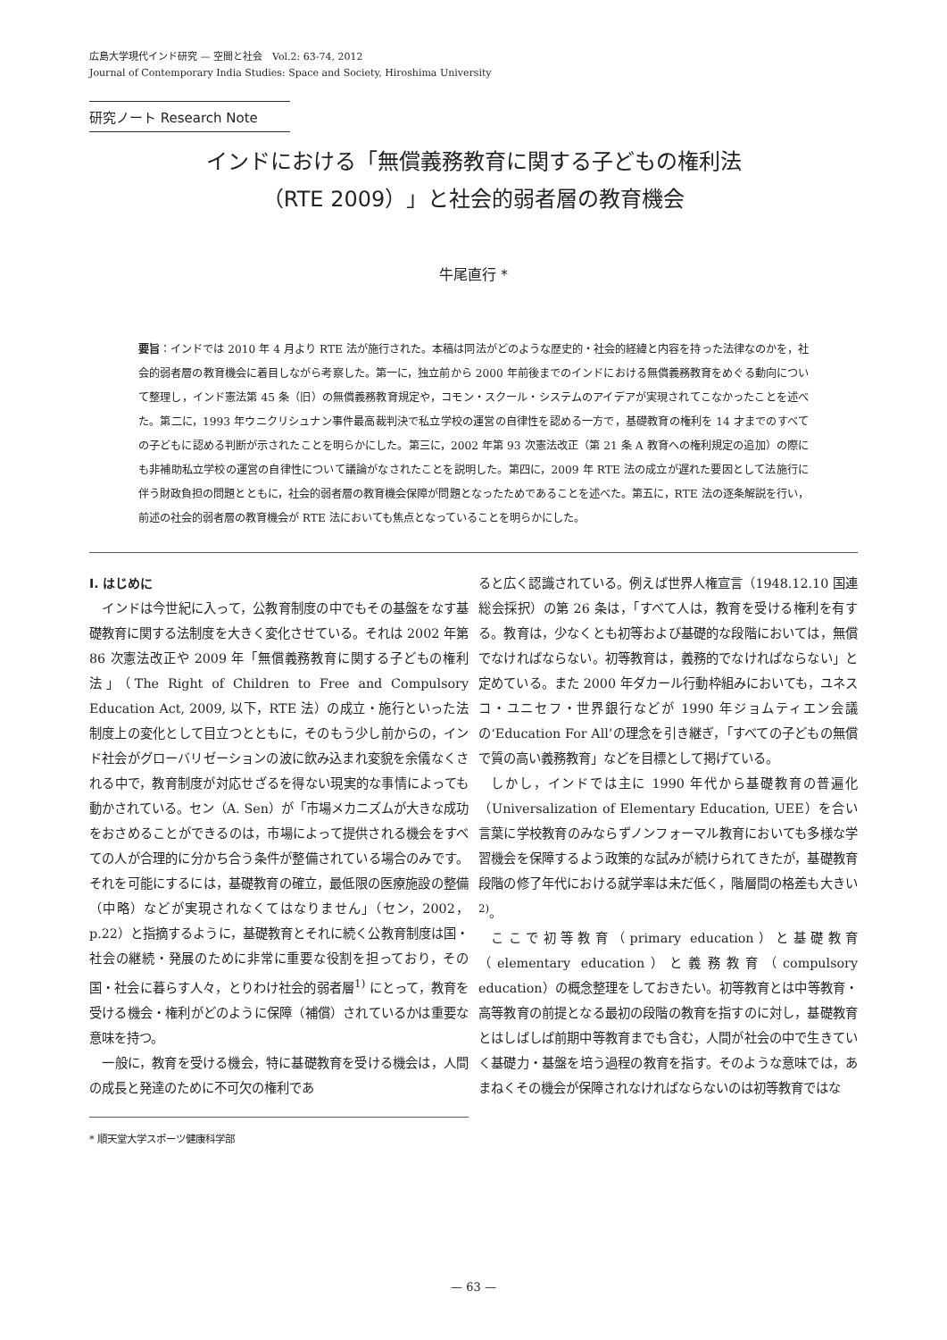広島大学現代インド研究 — 空間と社会　Vol.2: 63-74, 2012
Journal of Contemporary India Studies: Space and Society, Hiroshima University
研究ノート Research Note
インドにおける「無償義務教育に関する子どもの権利法
（RTE 2009）」と社会的弱者層の教育機会
牛尾直行 *
要旨：インドでは 2010 年 4 月より RTE 法が施行された。本稿は同法がどのような歴史的・社会的経緯と内容を持った法律なのかを，社会的弱者層の教育機会に着目しながら考察した。第一に，独立前から 2000 年前後までのインドにおける無償義務教育をめぐる動向について整理し，インド憲法第 45 条（旧）の無償義務教育規定や，コモン・スクール・システムのアイデアが実現されてこなかったことを述べた。第二に，1993 年ウニクリシュナン事件最高裁判決で私立学校の運営の自律性を認める一方で，基礎教育の権利を 14 才までのすべての子どもに認める判断が示されたことを明らかにした。第三に，2002 年第 93 次憲法改正（第 21 条 A 教育への権利規定の追加）の際にも非補助私立学校の運営の自律性について議論がなされたことを説明した。第四に，2009 年 RTE 法の成立が遅れた要因として法施行に伴う財政負担の問題とともに，社会的弱者層の教育機会保障が問題となったためであることを述べた。第五に，RTE 法の逐条解説を行い，前述の社会的弱者層の教育機会が RTE 法においても焦点となっていることを明らかにした。
Ⅰ. はじめに
インドは今世紀に入って，公教育制度の中でもその基盤をなす基礎教育に関する法制度を大きく変化させている。それは 2002 年第 86 次憲法改正や 2009 年「無償義務教育に関する子どもの権利法」（The Right of Children to Free and Compulsory Education Act, 2009, 以下，RTE 法）の成立・施行といった法制度上の変化として目立つとともに，そのもう少し前からの，インド社会がグローバリゼーションの波に飲み込まれ変貌を余儀なくされる中で，教育制度が対応せざるを得ない現実的な事情によっても動かされている。セン（A. Sen）が「市場メカニズムが大きな成功をおさめることができるのは，市場によって提供される機会をすべての人が合理的に分かち合う条件が整備されている場合のみです。それを可能にするには，基礎教育の確立，最低限の医療施設の整備（中略）などが実現されなくてはなりません」（セン，2002，p.22）と指摘するように，基礎教育とそれに続く公教育制度は国・社会の継続・発展のために非常に重要な役割を担っており，その国・社会に暮らす人々，とりわけ社会的弱者層<sup>1)</sup> にとって，教育を受ける機会・権利がどのように保障（補償）されているかは重要な意味を持つ。
一般に，教育を受ける機会，特に基礎教育を受ける機会は，人間の成長と発達のために不可欠の権利であ
* 順天堂大学スポーツ健康科学部
ると広く認識されている。例えば世界人権宣言（1948.12.10 国連総会採択）の第 26 条は，「すべて人は，教育を受ける権利を有する。教育は，少なくとも初等および基礎的な段階においては，無償でなければならない。初等教育は，義務的でなければならない」と定めている。また 2000 年ダカール行動枠組みにおいても，ユネスコ・ユニセフ・世界銀行などが 1990 年ジョムティエン会議の‘Education For All’の理念を引き継ぎ，「すべての子どもの無償で質の高い義務教育」などを目標として掲げている。
しかし，インドでは主に 1990 年代から基礎教育の普遍化（Universalization of Elementary Education, UEE）を合い言葉に学校教育のみならずノンフォーマル教育においても多様な学習機会を保障するよう政策的な試みが続けられてきたが，基礎教育段階の修了年代における就学率は未だ低く，階層間の格差も大きい<sup>2)</sup>。
ここで初等教育（primary education）と基礎教育（elementary education）と義務教育（compulsory education）の概念整理をしておきたい。初等教育とは中等教育・高等教育の前提となる最初の段階の教育を指すのに対し，基礎教育とはしばしば前期中等教育までも含む，人間が社会の中で生きていく基礎力・基盤を培う過程の教育を指す。そのような意味では，あまねくその機会が保障されなければならないのは初等教育ではな
— 63 —